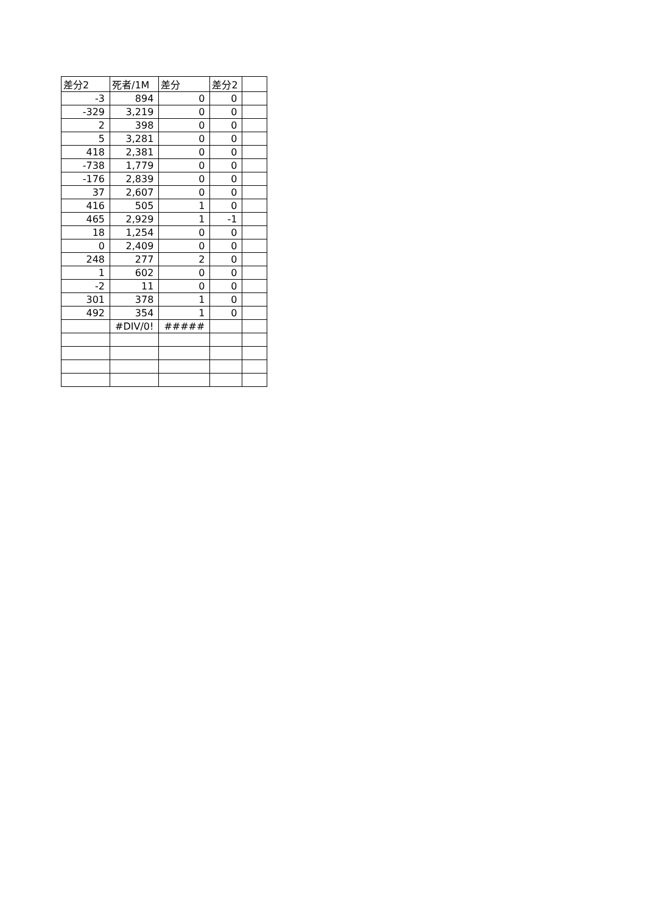| 差分2 | 死者/1M | 差分 | 差分2 | |
| --- | --- | --- | --- | --- |
| -3 | 894 | 0 | 0 | |
| -329 | 3,219 | 0 | 0 | |
| 2 | 398 | 0 | 0 | |
| 5 | 3,281 | 0 | 0 | |
| 418 | 2,381 | 0 | 0 | |
| -738 | 1,779 | 0 | 0 | |
| -176 | 2,839 | 0 | 0 | |
| 37 | 2,607 | 0 | 0 | |
| 416 | 505 | 1 | 0 | |
| 465 | 2,929 | 1 | -1 | |
| 18 | 1,254 | 0 | 0 | |
| 0 | 2,409 | 0 | 0 | |
| 248 | 277 | 2 | 0 | |
| 1 | 602 | 0 | 0 | |
| -2 | 11 | 0 | 0 | |
| 301 | 378 | 1 | 0 | |
| 492 | 354 | 1 | 0 | |
| | #DIV/0! | ##### | | |